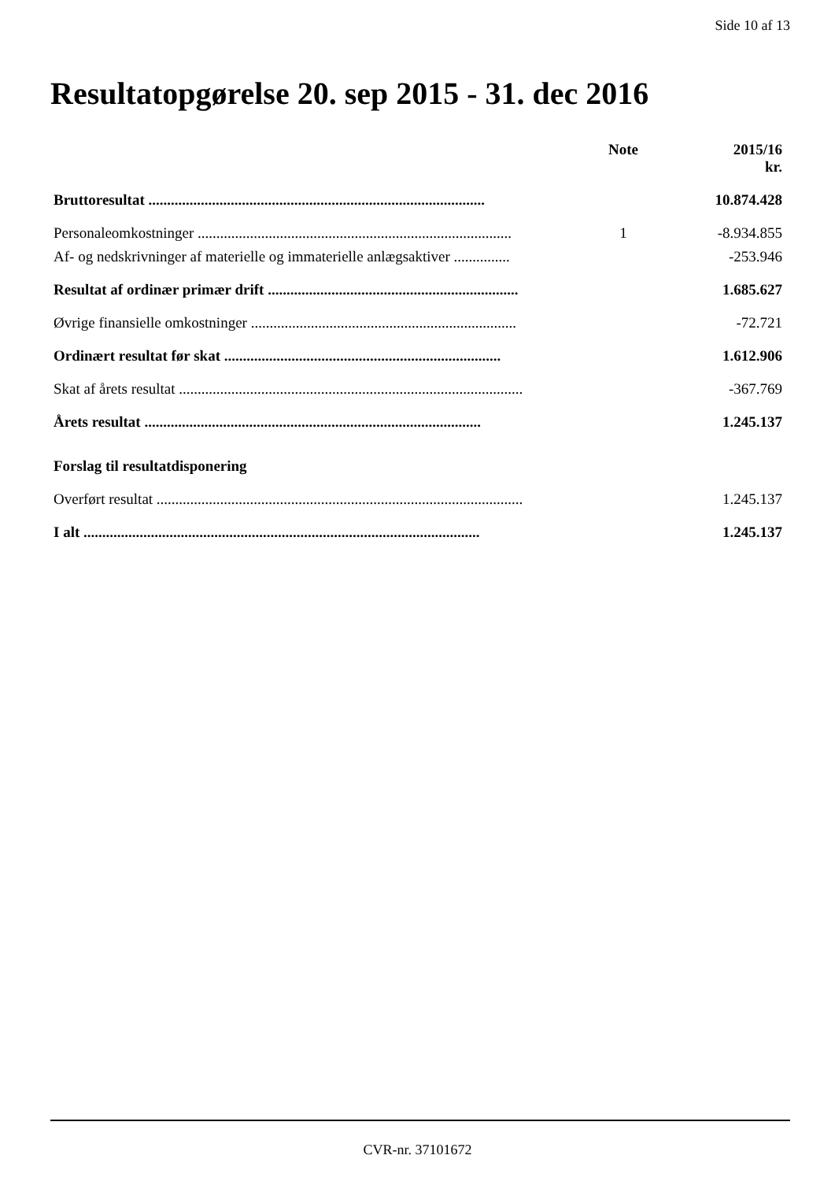Side 10 af 13
Resultatopgørelse 20. sep 2015 - 31. dec 2016
| | Note | 2015/16 kr. |
| --- | --- | --- |
| Bruttoresultat .......................................................................................... | | 10.874.428 |
| Personaleomkostninger .................................................................................... | 1 | -8.934.855 |
| Af- og nedskrivninger af materielle og immaterielle anlægsaktiver ............... | | -253.946 |
| Resultat af ordinær primær drift ................................................................... | | 1.685.627 |
| Øvrige finansielle omkostninger ....................................................................... | | -72.721 |
| Ordinært resultat før skat .......................................................................... | | 1.612.906 |
| Skat af årets resultat ............................................................................................ | | -367.769 |
| Årets resultat .......................................................................................... | | 1.245.137 |
| Forslag til resultatdisponering | | |
| Overført resultat .................................................................................................. | | 1.245.137 |
| I alt .......................................................................................................... | | 1.245.137 |
CVR-nr. 37101672